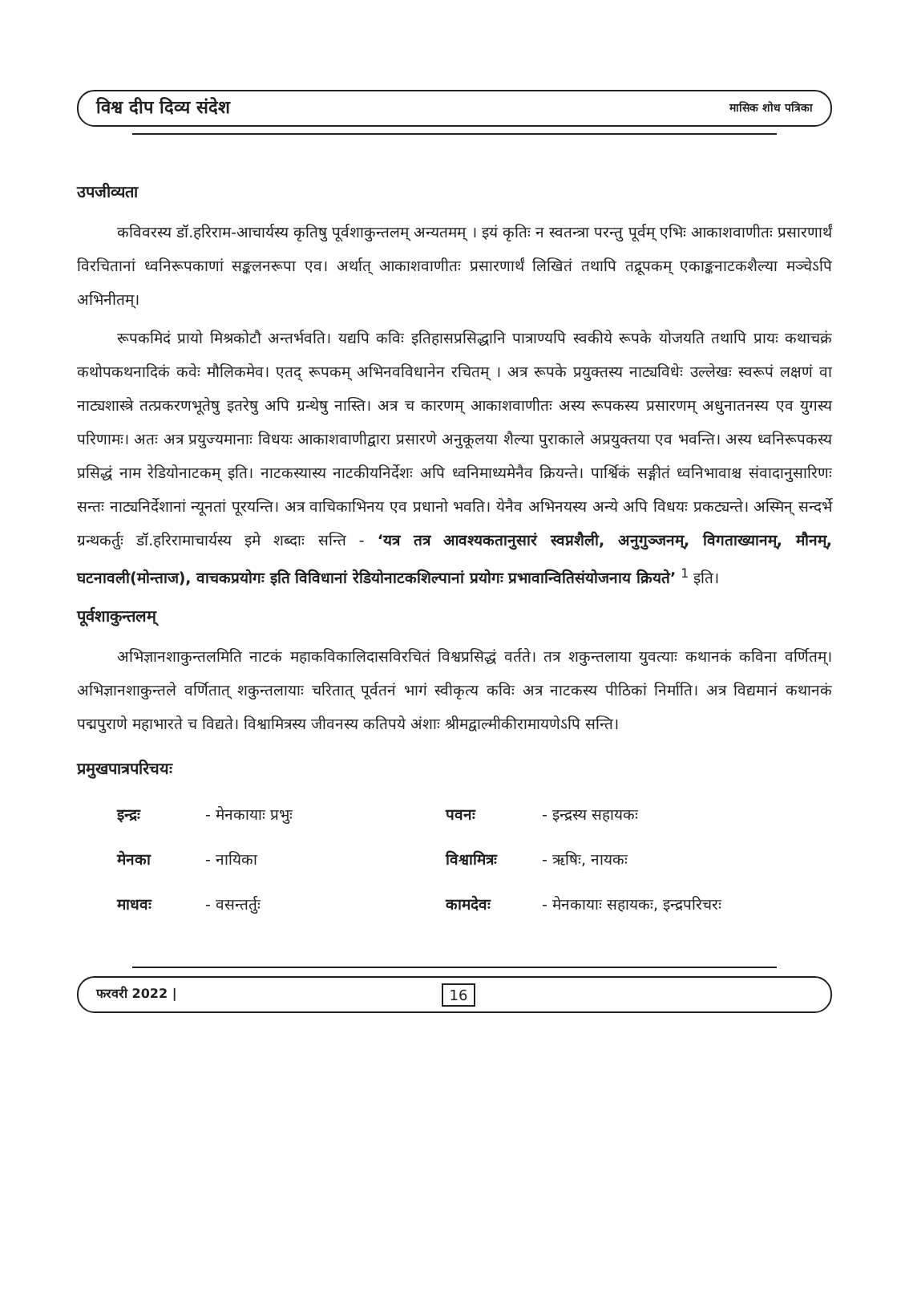विश्व दीप दिव्य संदेश मासिक शोध पत्रिका
उपजीव्यता
कविवरस्य डॉ.हरिराम-आचार्यस्य कृतिषु पूर्वशाकुन्तलम् अन्यतमम् । इयं कृतिः न स्वतन्त्रा परन्तु पूर्वम् एभिः आकाशवाणीतः प्रसारणार्थं विरचितानां ध्वनिरूपकाणां सङ्कलनरूपा एव। अर्थात् आकाशवाणीतः प्रसारणार्थं लिखितं तथापि तद्रूपकम् एकाङ्कनाटकशैल्या मञ्चेऽपि अभिनीतम्।
रूपकमिदं प्रायो मिश्रकोटौ अन्तर्भवति। यद्यपि कविः इतिहासप्रसिद्धानि पात्राण्यपि स्वकीये रूपके योजयति तथापि प्रायः कथाचक्रं कथोपकथनादिकं कवेः मौलिकमेव। एतद् रूपकम् अभिनवविधानेन रचितम् । अत्र रूपके प्रयुक्तस्य नाट्यविधेः उल्लेखः स्वरूपं लक्षणं वा नाट्यशास्त्रे तत्प्रकरणभूतेषु इतरेषु अपि ग्रन्थेषु नास्ति। अत्र च कारणम् आकाशवाणीतः अस्य रूपकस्य प्रसारणम् अधुनातनस्य एव युगस्य परिणामः। अतः अत्र प्रयुज्यमानाः विधयः आकाशवाणीद्वारा प्रसारणे अनुकूलया शैल्या पुराकाले अप्रयुक्तया एव भवन्ति। अस्य ध्वनिरूपकस्य प्रसिद्धं नाम रेडियोनाटकम् इति। नाटकस्यास्य नाटकीयनिर्देशः अपि ध्वनिमाध्यमेनैव क्रियन्ते। पार्श्विकं सङ्गीतं ध्वनिभावाश्च संवादानुसारिणः सन्तः नाट्यनिर्देशानां न्यूनतां पूरयन्ति। अत्र वाचिकाभिनय एव प्रधानो भवति। येनैव अभिनयस्य अन्ये अपि विधयः प्रकट्यन्ते। अस्मिन् सन्दर्भे ग्रन्थकर्तुः डॉ.हरिरामाचार्यस्य इमे शब्दाः सन्ति - ‘यत्र तत्र आवश्यकतानुसारं स्वप्नशैली, अनुगुञ्जनम्, विगताख्यानम्, मौनम्, घटनावली(मोन्ताज), वाचकप्रयोगः इति विविधानां रेडियोनाटकशिल्पानां प्रयोगः प्रभावान्वितिसंयोजनाय क्रियते’ <sup>1</sup> इति।
पूर्वशाकुन्तलम्
अभिज्ञानशाकुन्तलमिति नाटकं महाकविकालिदासविरचितं विश्वप्रसिद्धं वर्तते। तत्र शकुन्तलाया युवत्याः कथानकं कविना वर्णितम्। अभिज्ञानशाकुन्तले वर्णितात् शकुन्तलायाः चरितात् पूर्वतनं भागं स्वीकृत्य कविः अत्र नाटकस्य पीठिकां निर्माति। अत्र विद्यमानं कथानकं पद्मपुराणे महाभारते च विद्यते। विश्वामित्रस्य जीवनस्य कतिपये अंशाः श्रीमद्वाल्मीकीरामायणेऽपि सन्ति।
प्रमुखपात्रपरिचयः
इन्द्रः - मेनकायाः प्रभुः पवनः - इन्द्रस्य सहायकः मेनका - नायिका विश्वामित्रः - ऋषिः, नायकः माधवः - वसन्तर्तुः कामदेवः - मेनकायाः सहायकः, इन्द्रपरिचरः
फरवरी 2022 | 16